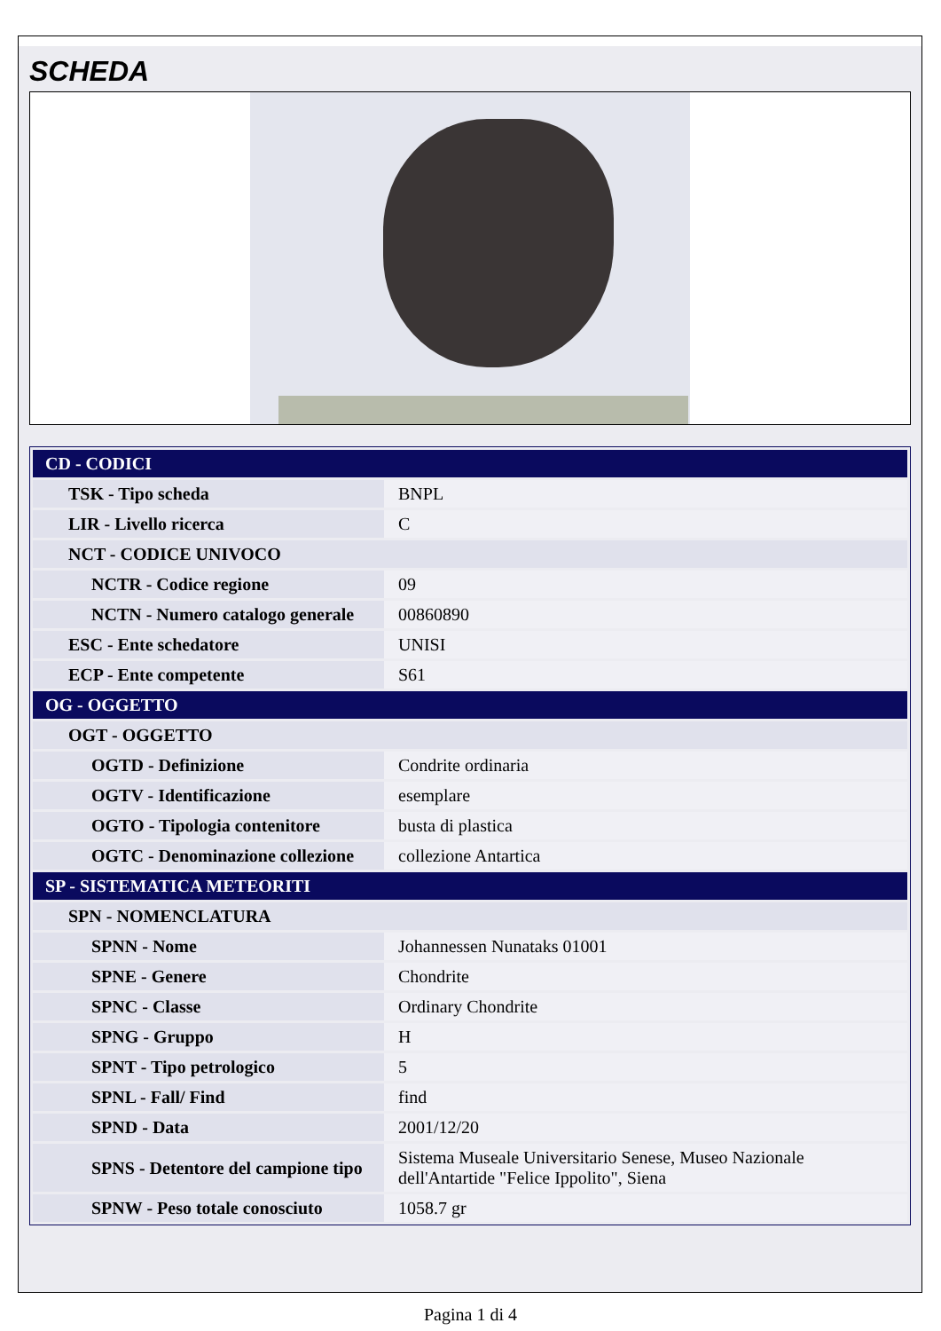SCHEDA
| CD - CODICI | |
| TSK - Tipo scheda | BNPL |
| LIR - Livello ricerca | C |
| NCT - CODICE UNIVOCO | |
| NCTR - Codice regione | 09 |
| NCTN - Numero catalogo generale | 00860890 |
| ESC - Ente schedatore | UNISI |
| ECP - Ente competente | S61 |
| OG - OGGETTO | |
| OGT - OGGETTO | |
| OGTD - Definizione | Condrite ordinaria |
| OGTV - Identificazione | esemplare |
| OGTO - Tipologia contenitore | busta di plastica |
| OGTC - Denominazione collezione | collezione Antartica |
| SP - SISTEMATICA METEORITI | |
| SPN - NOMENCLATURA | |
| SPNN - Nome | Johannessen Nunataks 01001 |
| SPNE - Genere | Chondrite |
| SPNC - Classe | Ordinary Chondrite |
| SPNG - Gruppo | H |
| SPNT - Tipo petrologico | 5 |
| SPNL - Fall/ Find | find |
| SPND - Data | 2001/12/20 |
| SPNS - Detentore del campione tipo | Sistema Museale Universitario Senese, Museo Nazionale dell'Antartide "Felice Ippolito", Siena |
| SPNW - Peso totale conosciuto | 1058.7 gr |
Pagina 1 di 4